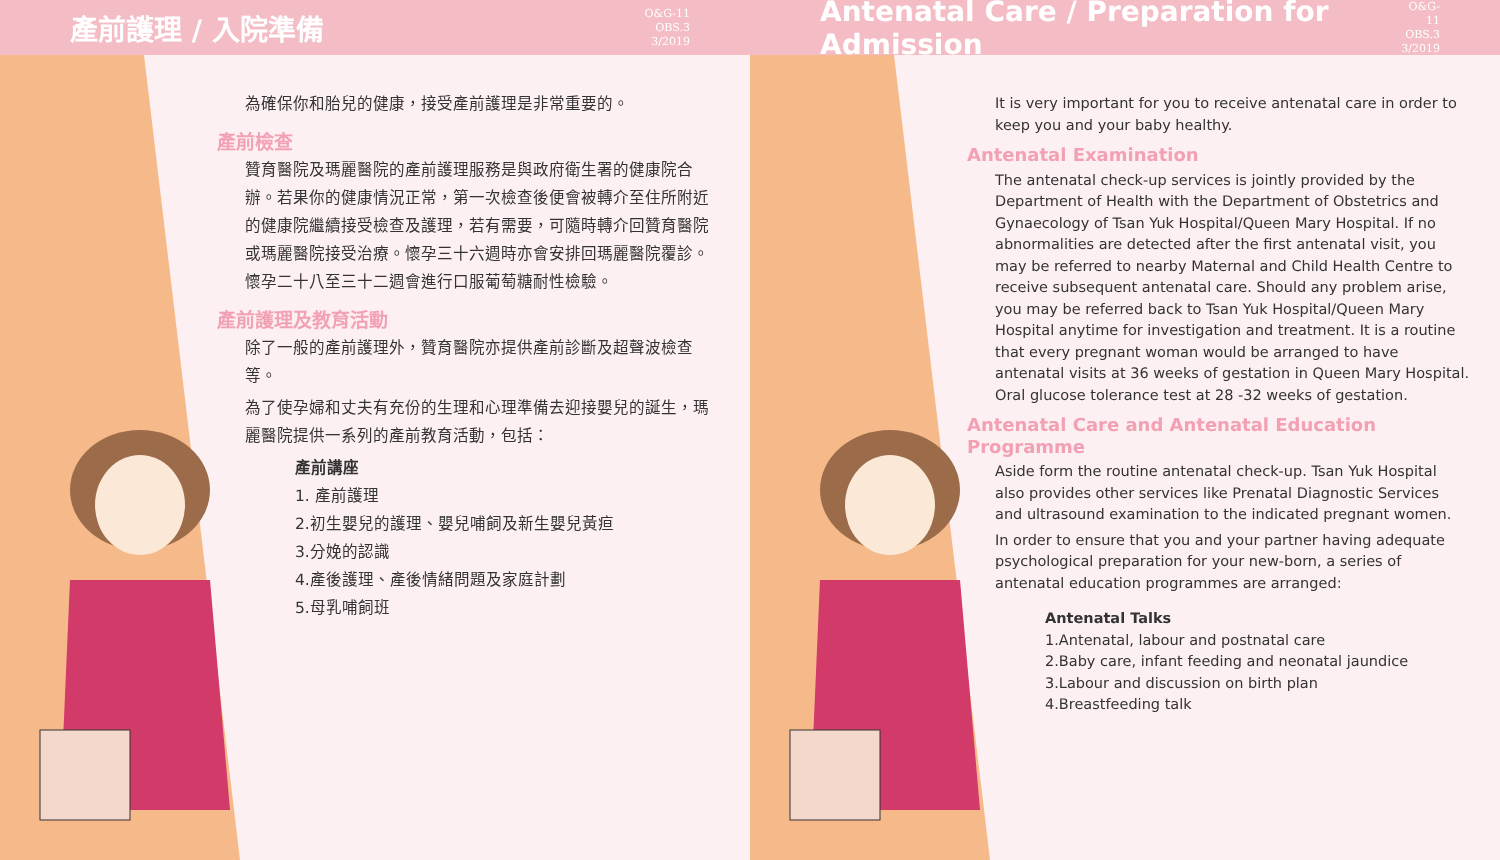產前護理 / 入院準備
O&G-11
OBS.3
3/2019
為確保你和胎兒的健康，接受產前護理是非常重要的。
產前檢查
贊育醫院及瑪麗醫院的產前護理服務是與政府衛生署的健康院合辦。若果你的健康情況正常，第一次檢查後便會被轉介至住所附近的健康院繼續接受檢查及護理，若有需要，可隨時轉介回贊育醫院或瑪麗醫院接受治療。懷孕三十六週時亦會安排回瑪麗醫院覆診。懷孕二十八至三十二週會進行口服葡萄糖耐性檢驗。
產前護理及教育活動
除了一般的產前護理外，贊育醫院亦提供產前診斷及超聲波檢查等。
為了使孕婦和丈夫有充份的生理和心理準備去迎接嬰兒的誕生，瑪麗醫院提供一系列的產前教育活動，包括：
產前講座
1. 產前護理
2.初生嬰兒的護理、嬰兒哺飼及新生嬰兒黃疸
3.分娩的認識
4.產後護理、產後情緒問題及家庭計劃
5.母乳哺飼班
Antenatal Care / Preparation for Admission
O&G-11
OBS.3
3/2019
It is very important for you to receive antenatal care in order to keep you and your baby healthy.
Antenatal Examination
The antenatal check-up services is jointly provided by the Department of Health with the Department of Obstetrics and Gynaecology of Tsan Yuk Hospital/Queen Mary Hospital. If no abnormalities are detected after the first antenatal visit, you may be referred to nearby Maternal and Child Health Centre to receive subsequent antenatal care. Should any problem arise, you may be referred back to Tsan Yuk Hospital/Queen Mary Hospital anytime for investigation and treatment. It is a routine that every pregnant woman would be arranged to have antenatal visits at 36 weeks of gestation in Queen Mary Hospital. Oral glucose tolerance test at 28 -32 weeks of gestation.
Antenatal Care and Antenatal Education Programme
Aside form the routine antenatal check-up. Tsan Yuk Hospital also provides other services like Prenatal Diagnostic Services and ultrasound examination to the indicated pregnant women.
In order to ensure that you and your partner having adequate psychological preparation for your new-born, a series of antenatal education programmes are arranged:
Antenatal Talks
1.Antenatal, labour and postnatal care
2.Baby care, infant feeding and neonatal jaundice
3.Labour and discussion on birth plan
4.Breastfeeding talk